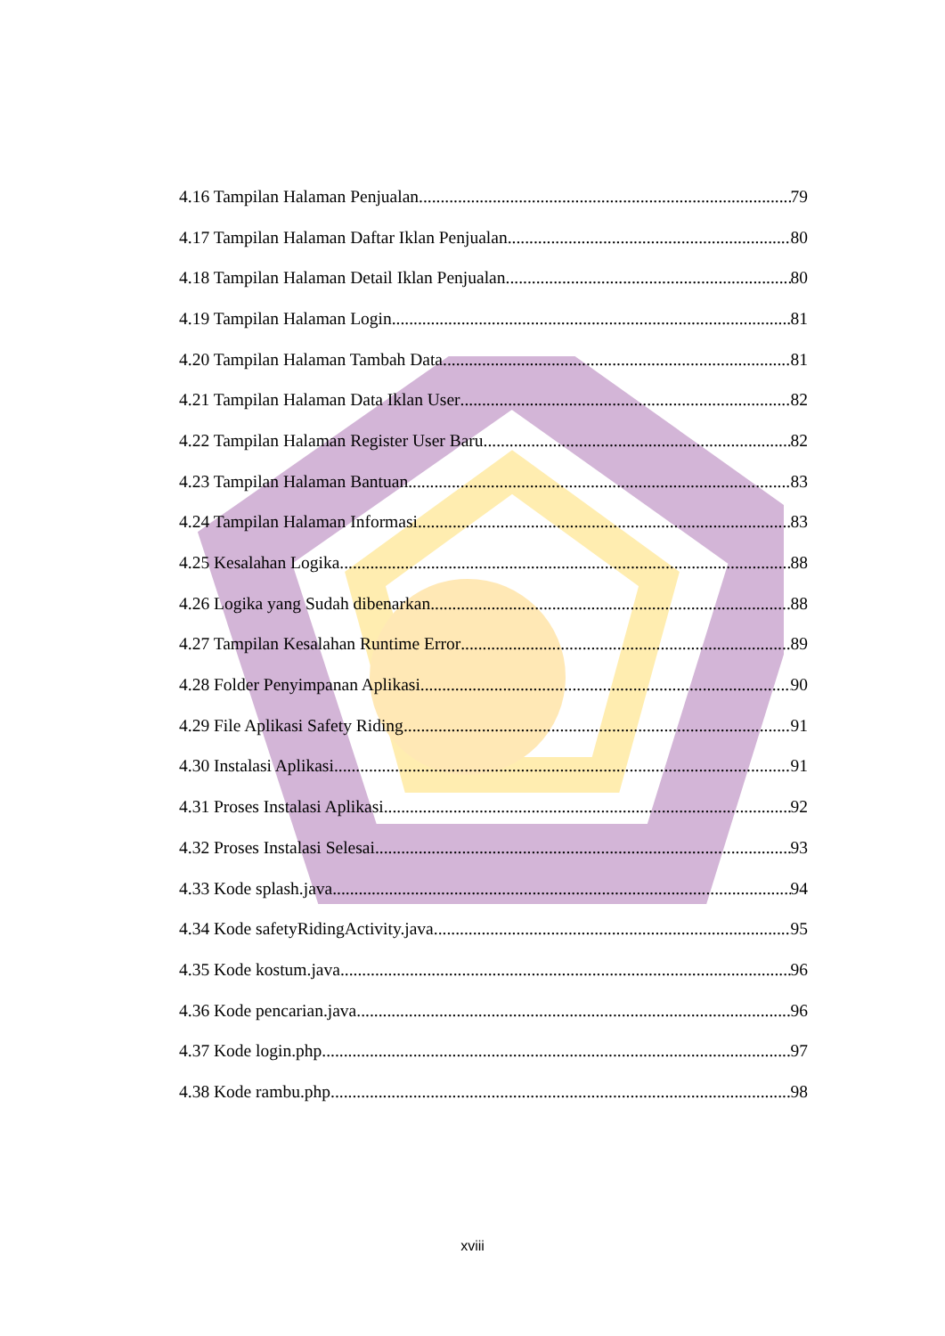4.16 Tampilan Halaman Penjualan 79
4.17 Tampilan Halaman Daftar Iklan Penjualan 80
4.18 Tampilan Halaman Detail Iklan Penjualan 80
4.19 Tampilan Halaman Login 81
4.20 Tampilan Halaman Tambah Data 81
4.21 Tampilan Halaman Data Iklan User 82
4.22 Tampilan Halaman Register User Baru 82
4.23 Tampilan Halaman Bantuan 83
4.24 Tampilan Halaman Informasi 83
4.25 Kesalahan Logika 88
4.26 Logika yang Sudah dibenarkan 88
4.27 Tampilan Kesalahan Runtime Error 89
4.28 Folder Penyimpanan Aplikasi 90
4.29 File Aplikasi Safety Riding 91
4.30 Instalasi Aplikasi 91
4.31 Proses Instalasi Aplikasi 92
4.32 Proses Instalasi Selesai 93
4.33 Kode splash.java 94
4.34 Kode safetyRidingActivity.java 95
4.35 Kode kostum.java 96
4.36 Kode pencarian.java 96
4.37 Kode login.php 97
4.38 Kode rambu.php 98
xviii